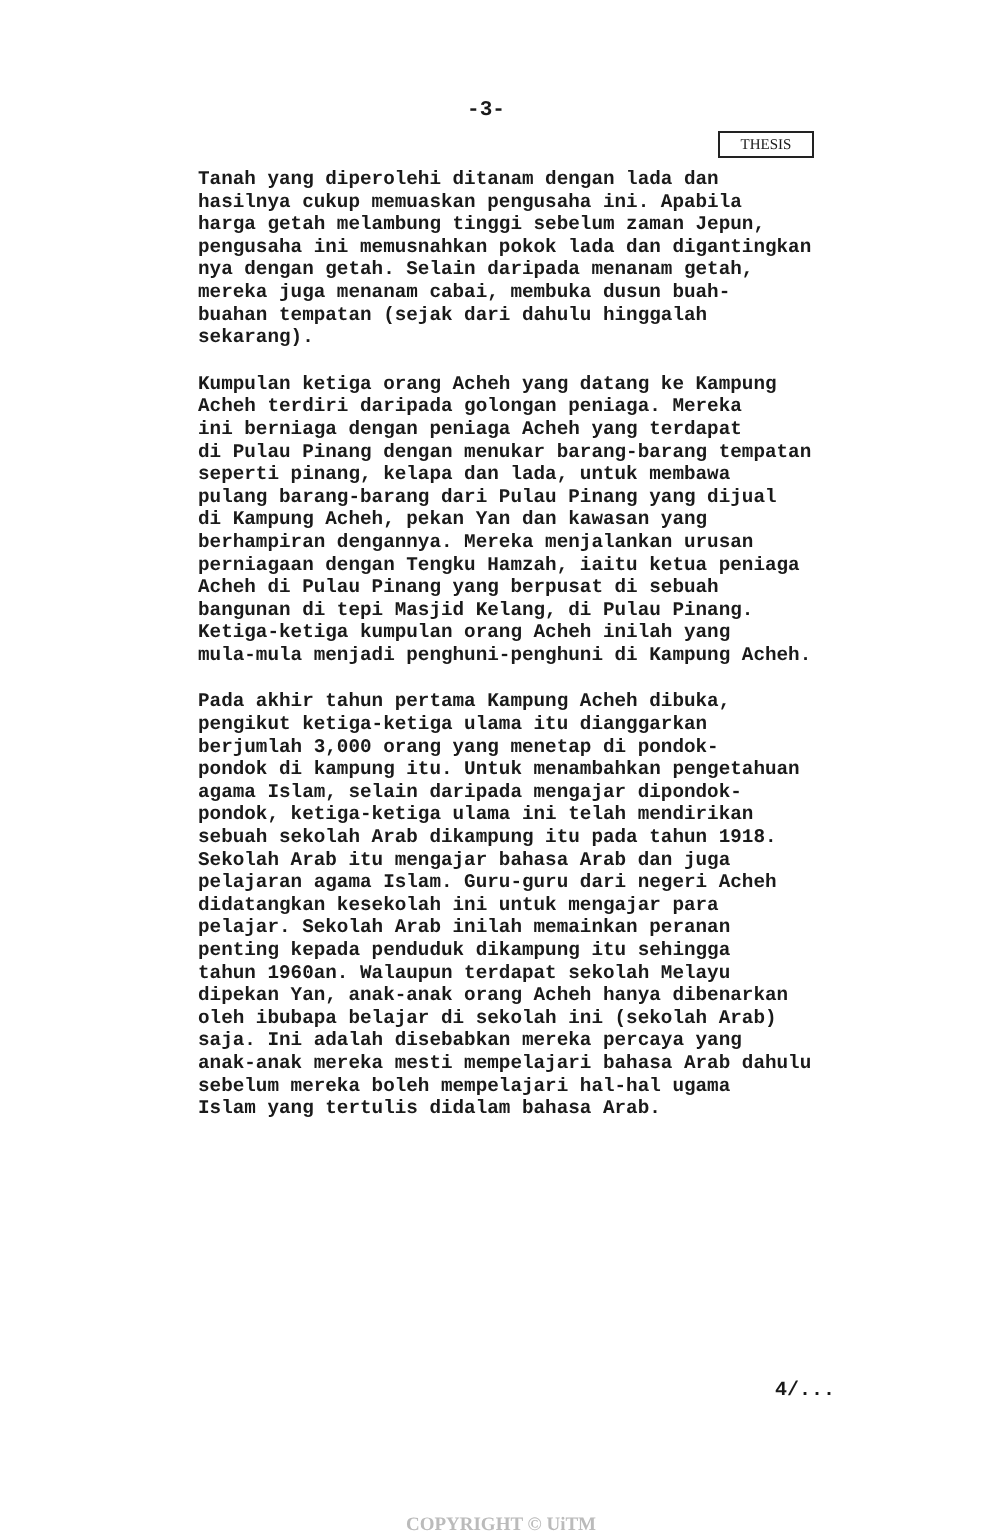-3-
THESIS
Tanah yang diperolehi ditanam dengan lada dan
hasilnya cukup memuaskan pengusaha ini. Apabila
harga getah melambung tinggi sebelum zaman Jepun,
pengusaha ini memusnahkan pokok lada dan digantingkan
nya dengan getah. Selain daripada menanam getah,
mereka juga menanam cabai, membuka dusun buah-
buahan tempatan (sejak dari dahulu hinggalah
sekarang).
Kumpulan ketiga orang Acheh yang datang ke Kampung
Acheh terdiri daripada golongan peniaga. Mereka
ini berniaga dengan peniaga Acheh yang terdapat
di Pulau Pinang dengan menukar barang-barang tempatan
seperti pinang, kelapa dan lada, untuk membawa
pulang barang-barang dari Pulau Pinang yang dijual
di Kampung Acheh, pekan Yan dan kawasan yang
berhampiran dengannya. Mereka menjalankan urusan
perniagaan dengan Tengku Hamzah, iaitu ketua peniaga
Acheh di Pulau Pinang yang berpusat di sebuah
bangunan di tepi Masjid Kelang, di Pulau Pinang.
Ketiga-ketiga kumpulan orang Acheh inilah yang
mula-mula menjadi penghuni-penghuni di Kampung Acheh.
Pada akhir tahun pertama Kampung Acheh dibuka,
pengikut ketiga-ketiga ulama itu dianggarkan
berjumlah 3,000 orang yang menetap di pondok-
pondok di kampung itu. Untuk menambahkan pengetahuan
agama Islam, selain daripada mengajar dipondok-
pondok, ketiga-ketiga ulama ini telah mendirikan
sebuah sekolah Arab dikampung itu pada tahun 1918.
Sekolah Arab itu mengajar bahasa Arab dan juga
pelajaran agama Islam. Guru-guru dari negeri Acheh
didatangkan kesekolah ini untuk mengajar para
pelajar. Sekolah Arab inilah memainkan peranan
penting kepada penduduk dikampung itu sehingga
tahun 1960an. Walaupun terdapat sekolah Melayu
dipekan Yan, anak-anak orang Acheh hanya dibenarkan
oleh ibubapa belajar di sekolah ini (sekolah Arab)
saja. Ini adalah disebabkan mereka percaya yang
anak-anak mereka mesti mempelajari bahasa Arab dahulu
sebelum mereka boleh mempelajari hal-hal ugama
Islam yang tertulis didalam bahasa Arab.
4/...
COPYRIGHT © UiTM